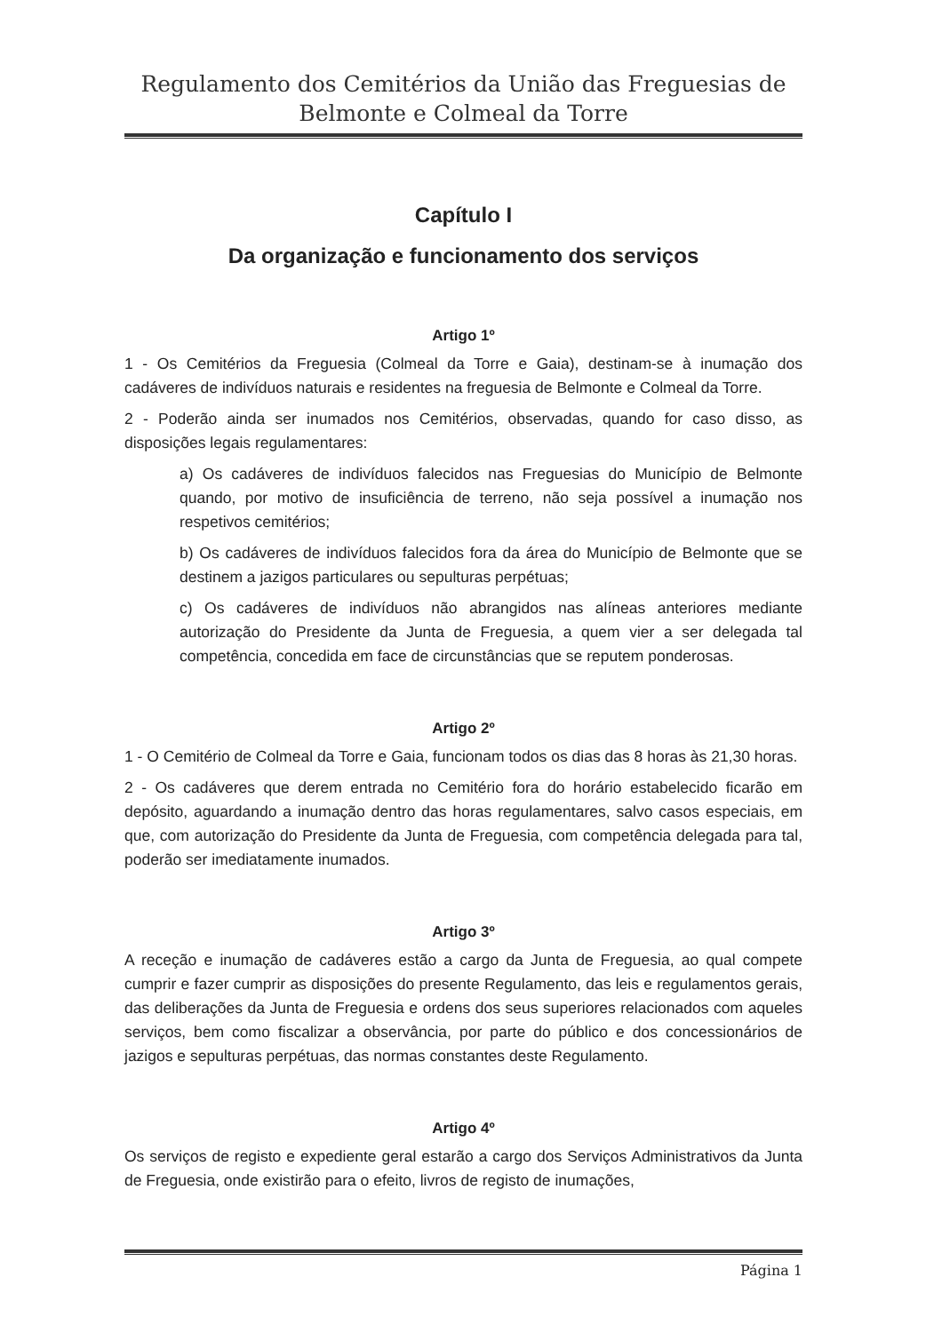Regulamento dos Cemitérios da União das Freguesias de
Belmonte e Colmeal da Torre
Capítulo I
Da organização e funcionamento dos serviços
Artigo 1º
1 - Os Cemitérios da Freguesia (Colmeal da Torre e Gaia), destinam-se à inumação dos cadáveres de indivíduos naturais e residentes na freguesia de Belmonte e Colmeal da Torre.
2 - Poderão ainda ser inumados nos Cemitérios, observadas, quando for caso disso, as disposições legais regulamentares:
a) Os cadáveres de indivíduos falecidos nas Freguesias do Município de Belmonte quando, por motivo de insuficiência de terreno, não seja possível a inumação nos respetivos cemitérios;
b) Os cadáveres de indivíduos falecidos fora da área do Município de Belmonte que se destinem a jazigos particulares ou sepulturas perpétuas;
c) Os cadáveres de indivíduos não abrangidos nas alíneas anteriores mediante autorização do Presidente da Junta de Freguesia, a quem vier a ser delegada tal competência, concedida em face de circunstâncias que se reputem ponderosas.
Artigo 2º
1 - O Cemitério de Colmeal da Torre e Gaia, funcionam todos os dias das 8 horas às 21,30 horas.
2 - Os cadáveres que derem entrada no Cemitério fora do horário estabelecido ficarão em depósito, aguardando a inumação dentro das horas regulamentares, salvo casos especiais, em que, com autorização do Presidente da Junta de Freguesia, com competência delegada para tal, poderão ser imediatamente inumados.
Artigo 3º
A receção e inumação de cadáveres estão a cargo da Junta de Freguesia, ao qual compete cumprir e fazer cumprir as disposições do presente Regulamento, das leis e regulamentos gerais, das deliberações da Junta de Freguesia e ordens dos seus superiores relacionados com aqueles serviços, bem como fiscalizar a observância, por parte do público e dos concessionários de jazigos e sepulturas perpétuas, das normas constantes deste Regulamento.
Artigo 4º
Os serviços de registo e expediente geral estarão a cargo dos Serviços Administrativos da Junta de Freguesia, onde existirão para o efeito, livros de registo de inumações,
Página 1